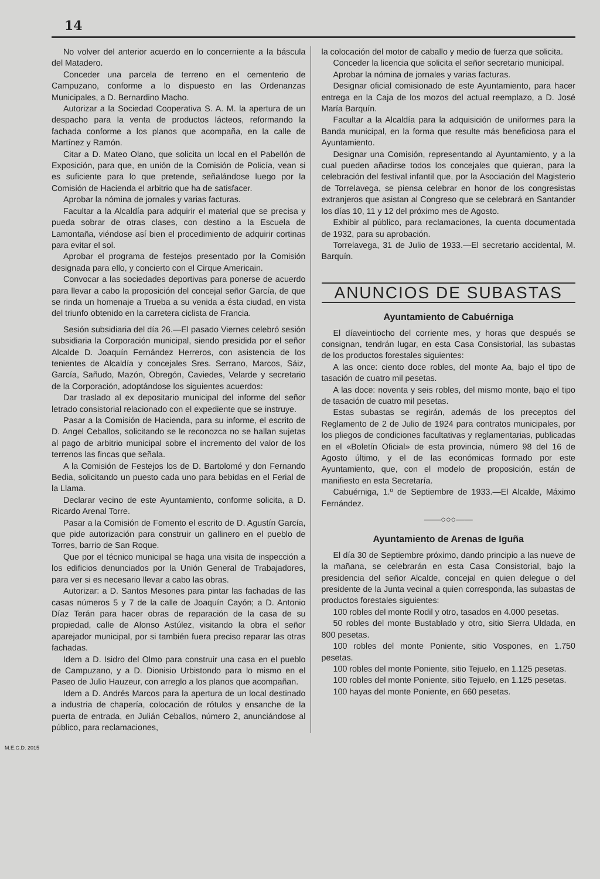14
No volver del anterior acuerdo en lo concerniente a la báscula del Matadero.
Conceder una parcela de terreno en el cementerio de Campuzano, conforme a lo dispuesto en las Ordenanzas Municipales, a D. Bernardino Macho.
Autorizar a la Sociedad Cooperativa S. A. M. la apertura de un despacho para la venta de productos lácteos, reformando la fachada conforme a los planos que acompaña, en la calle de Martínez y Ramón.
Citar a D. Mateo Olano, que solicita un local en el Pabellón de Exposición, para que, en unión de la Comisión de Policía, vean si es suficiente para lo que pretende, señalándose luego por la Comisión de Hacienda el arbitrio que ha de satisfacer.
Aprobar la nómina de jornales y varias facturas.
Facultar a la Alcaldía para adquirir el material que se precisa y pueda sobrar de otras clases, con destino a la Escuela de Lamontaña, viéndose así bien el procedimiento de adquirir cortinas para evitar el sol.
Aprobar el programa de festejos presentado por la Comisión designada para ello, y concierto con el Cirque Americain.
Convocar a las sociedades deportivas para ponerse de acuerdo para llevar a cabo la proposición del concejal señor García, de que se rinda un homenaje a Trueba a su venida a ésta ciudad, en vista del triunfo obtenido en la carretera ciclista de Francia.
Sesión subsidiaria del día 26.—El pasado Viernes celebró sesión subsidiaria la Corporación municipal, siendo presidida por el señor Alcalde D. Joaquín Fernández Herreros, con asistencia de los tenientes de Alcaldía y concejales Sres. Serrano, Marcos, Sáiz, García, Sañudo, Mazón, Obregón, Caviedes, Velarde y secretario de la Corporación, adoptándose los siguientes acuerdos:
Dar traslado al ex depositario municipal del informe del señor letrado consistorial relacionado con el expediente que se instruye.
Pasar a la Comisión de Hacienda, para su informe, el escrito de D. Angel Ceballos, solicitando se le reconozca no se hallan sujetas al pago de arbitrio municipal sobre el incremento del valor de los terrenos las fincas que señala.
A la Comisión de Festejos los de D. Bartolomé y don Fernando Bedia, solicitando un puesto cada uno para bebidas en el Ferial de la Llama.
Declarar vecino de este Ayuntamiento, conforme solicita, a D. Ricardo Arenal Torre.
Pasar a la Comisión de Fomento el escrito de D. Agustín García, que pide autorización para construir un gallinero en el pueblo de Torres, barrio de San Roque.
Que por el técnico municipal se haga una visita de inspección a los edificios denunciados por la Unión General de Trabajadores, para ver si es necesario llevar a cabo las obras.
Autorizar: a D. Santos Mesones para pintar las fachadas de las casas números 5 y 7 de la calle de Joaquín Cayón; a D. Antonio Díaz Terán para hacer obras de reparación de la casa de su propiedad, calle de Alonso Astúlez, visitando la obra el señor aparejador municipal, por si también fuera preciso reparar las otras fachadas.
Idem a D. Isidro del Olmo para construir una casa en el pueblo de Campuzano, y a D. Dionisio Urbistondo para lo mismo en el Paseo de Julio Hauzeur, con arreglo a los planos que acompañan.
Idem a D. Andrés Marcos para la apertura de un local destinado a industria de chapería, colocación de rótulos y ensanche de la puerta de entrada, en Julián Ceballos, número 2, anunciándose al público, para reclamaciones,
la colocación del motor de caballo y medio de fuerza que solicita.
Conceder la licencia que solicita el señor secretario municipal.
Aprobar la nómina de jornales y varias facturas.
Designar oficial comisionado de este Ayuntamiento, para hacer entrega en la Caja de los mozos del actual reemplazo, a D. José María Barquín.
Facultar a la Alcaldía para la adquisición de uniformes para la Banda municipal, en la forma que resulte más beneficiosa para el Ayuntamiento.
Designar una Comisión, representando al Ayuntamiento, y a la cual pueden añadirse todos los concejales que quieran, para la celebración del festival infantil que, por la Asociación del Magisterio de Torrelavega, se piensa celebrar en honor de los congresistas extranjeros que asistan al Congreso que se celebrará en Santander los días 10, 11 y 12 del próximo mes de Agosto.
Exhibir al público, para reclamaciones, la cuenta documentada de 1932, para su aprobación.
Torrelavega, 31 de Julio de 1933.—El secretario accidental, M. Barquín.
ANUNCIOS DE SUBASTAS
Ayuntamiento de Cabuérniga
El díaveintiocho del corriente mes, y horas que después se consignan, tendrán lugar, en esta Casa Consistorial, las subastas de los productos forestales siguientes:
A las once: ciento doce robles, del monte Aa, bajo el tipo de tasación de cuatro mil pesetas.
A las doce: noventa y seis robles, del mismo monte, bajo el tipo de tasación de cuatro mil pesetas.
Estas subastas se regirán, además de los preceptos del Reglamento de 2 de Julio de 1924 para contratos municipales, por los pliegos de condiciones facultativas y reglamentarias, publicadas en el «Boletín Oficial» de esta provincia, número 98 del 16 de Agosto último, y el de las económicas formado por este Ayuntamiento, que, con el modelo de proposición, están de manifiesto en esta Secretaría.
Cabuérniga, 1.º de Septiembre de 1933.—El Alcalde, Máximo Fernández.
——○○○——
Ayuntamiento de Arenas de Iguña
El día 30 de Septiembre próximo, dando principio a las nueve de la mañana, se celebrarán en esta Casa Consistorial, bajo la presidencia del señor Alcalde, concejal en quien delegue o del presidente de la Junta vecinal a quien corresponda, las subastas de productos forestales siguientes:
100 robles del monte Rodil y otro, tasados en 4.000 pesetas.
50 robles del monte Bustablado y otro, sitio Sierra Uldada, en 800 pesetas.
100 robles del monte Poniente, sitio Vospones, en 1.750 pesetas.
100 robles del monte Poniente, sitio Tejuelo, en 1.125 pesetas.
100 robles del monte Poniente, sitio Tejuelo, en 1.125 pesetas.
100 hayas del monte Poniente, en 660 pesetas.
M.E.C.D. 2015